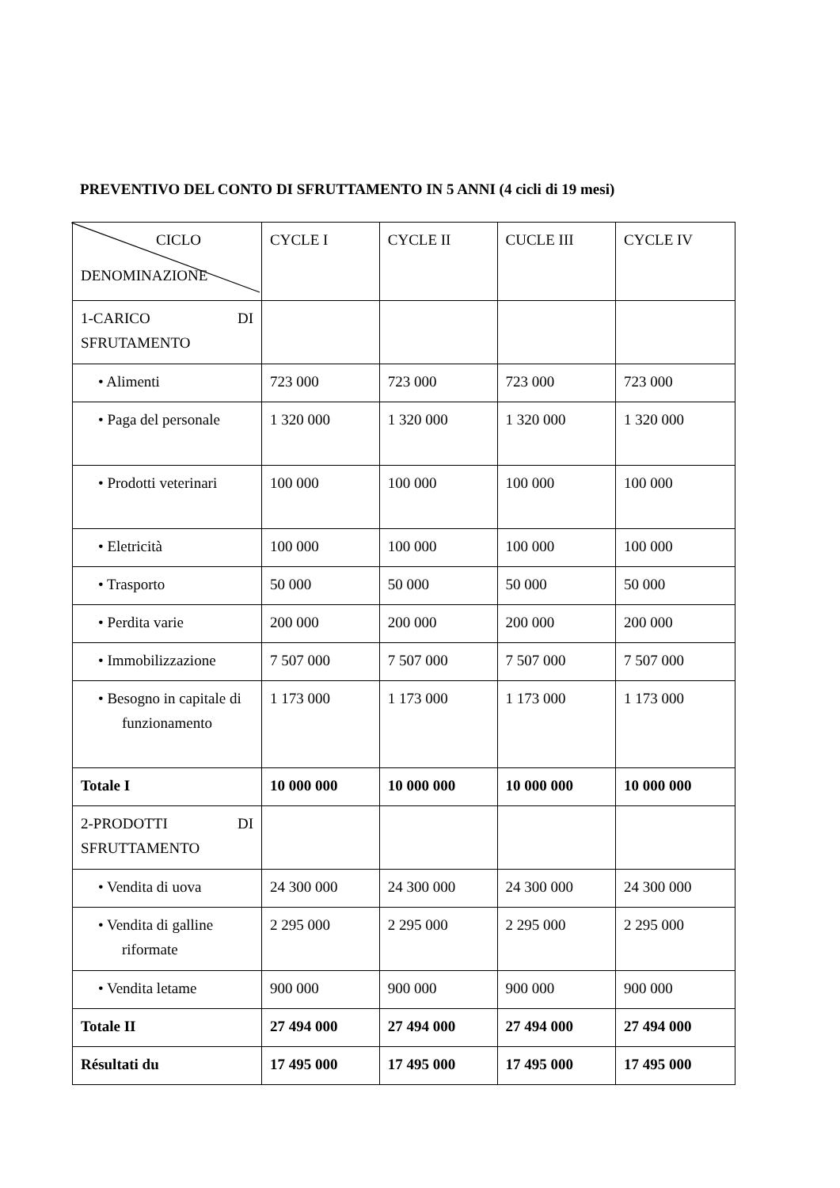PREVENTIVO DEL CONTO DI SFRUTTAMENTO IN 5 ANNI (4 cicli di 19 mesi)
| CICLO DENOMINAZIONE | CYCLE I | CYCLE II | CUCLE III | CYCLE IV |
| --- | --- | --- | --- | --- |
| 1-CARICO DI SFRUTAMENTO | | | | |
| • Alimenti | 723 000 | 723 000 | 723 000 | 723 000 |
| • Paga del personale | 1 320 000 | 1 320 000 | 1 320 000 | 1 320 000 |
| • Prodotti veterinari | 100 000 | 100 000 | 100 000 | 100 000 |
| • Eletricità | 100 000 | 100 000 | 100 000 | 100 000 |
| • Trasporto | 50 000 | 50 000 | 50 000 | 50 000 |
| • Perdita varie | 200 000 | 200 000 | 200 000 | 200 000 |
| • Immobilizzazione | 7 507 000 | 7 507 000 | 7 507 000 | 7 507 000 |
| • Besogno in capitale di funzionamento | 1 173 000 | 1 173 000 | 1 173 000 | 1 173 000 |
| Totale I | 10 000 000 | 10 000 000 | 10 000 000 | 10 000 000 |
| 2-PRODOTTI DI SFRUTTAMENTO | | | | |
| • Vendita di uova | 24 300 000 | 24 300 000 | 24 300 000 | 24 300 000 |
| • Vendita di galline riformate | 2 295 000 | 2 295 000 | 2 295 000 | 2 295 000 |
| • Vendita letame | 900 000 | 900 000 | 900 000 | 900 000 |
| Totale II | 27 494 000 | 27 494 000 | 27 494 000 | 27 494 000 |
| Résultati du | 17 495 000 | 17 495 000 | 17 495 000 | 17 495 000 |